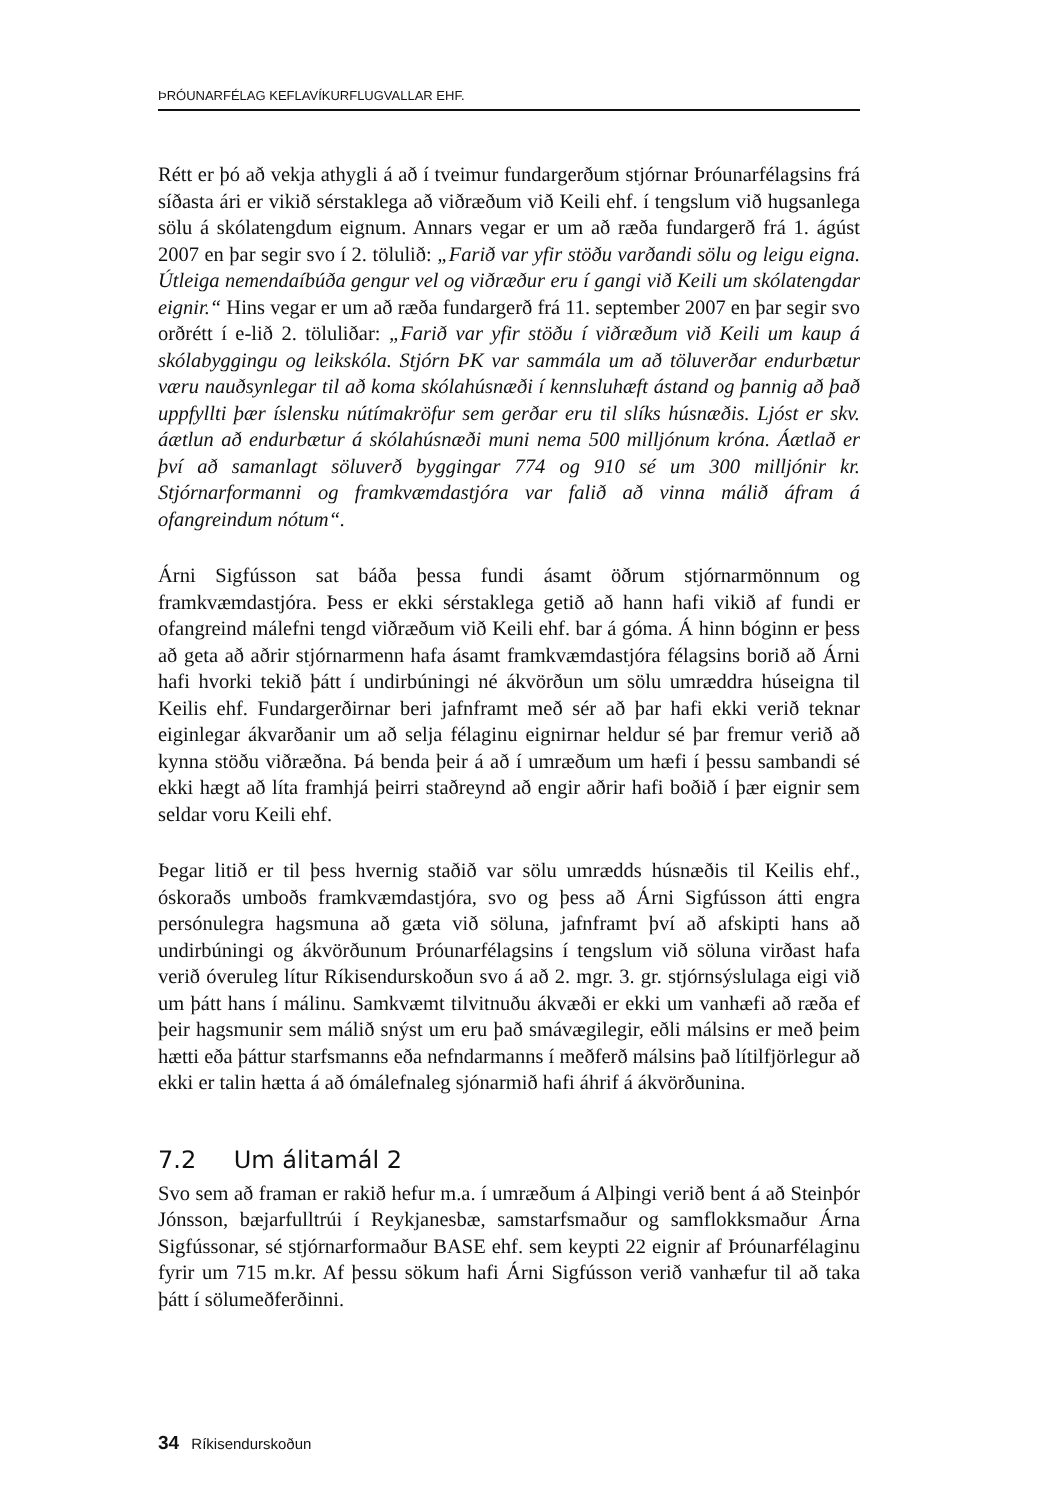ÞRÓUNARFÉLAG KEFLAVÍKURFLUGVALLAR EHF.
Rétt er þó að vekja athygli á að í tveimur fundargerðum stjórnar Þróunarfélagsins frá síðasta ári er vikið sérstaklega að viðræðum við Keili ehf. í tengslum við hugsanlega sölu á skólatengdum eignum. Annars vegar er um að ræða fundargerð frá 1. ágúst 2007 en þar segir svo í 2. tölulið: „Farið var yfir stöðu varðandi sölu og leigu eigna. Útleiga nemendaíbúða gengur vel og viðræður eru í gangi við Keili um skólatengdar eignir.“ Hins vegar er um að ræða fundargerð frá 11. september 2007 en þar segir svo orðrétt í e-lið 2. töluliðar: „Farið var yfir stöðu í viðræðum við Keili um kaup á skólabyggingu og leikskóla. Stjórn ÞK var sammála um að töluverðar endurbætur væru nauðsynlegar til að koma skólahúsnæði í kennsluhæft ástand og þannig að það uppfyllti þær íslensku nútímakröfur sem gerðar eru til slíks húsnæðis. Ljóst er skv. áætlun að endurbætur á skólahúsnæði muni nema 500 milljónum króna. Áætlað er því að samanlagt söluverð byggingar 774 og 910 sé um 300 milljónir kr. Stjórnarformanni og framkvæmdastjóra var falið að vinna málið áfram á ofangreindum nótum“.
Árni Sigfússon sat báða þessa fundi ásamt öðrum stjórnarmönnum og framkvæmdastjóra. Þess er ekki sérstaklega getið að hann hafi vikið af fundi er ofangreind málefni tengd viðræðum við Keili ehf. bar á góma. Á hinn bóginn er þess að geta að aðrir stjórnarmenn hafa ásamt framkvæmdastjóra félagsins borið að Árni hafi hvorki tekið þátt í undirbúningi né ákvörðun um sölu umræddra húseigna til Keilis ehf. Fundargerðirnar beri jafnframt með sér að þar hafi ekki verið teknar eiginlegar ákvarðanir um að selja félaginu eignirnar heldur sé þar fremur verið að kynna stöðu viðræðna. Þá benda þeir á að í umræðum um hæfi í þessu sambandi sé ekki hægt að líta framhjá þeirri staðreynd að engir aðrir hafi boðið í þær eignir sem seldar voru Keili ehf.
Þegar litið er til þess hvernig staðið var sölu umrædds húsnæðis til Keilis ehf., óskoraðs umboðs framkvæmdastjóra, svo og þess að Árni Sigfússon átti engra persónulegra hagsmuna að gæta við söluna, jafnframt því að afskipti hans að undirbúningi og ákvörðunum Þróunarfélagsins í tengslum við söluna virðast hafa verið óveruleg lítur Ríkisendurskoðun svo á að 2. mgr. 3. gr. stjórnsýslulaga eigi við um þátt hans í málinu. Samkvæmt tilvitnuðu ákvæði er ekki um vanhæfi að ræða ef þeir hagsmunir sem málið snýst um eru það smávægilegir, eðli málsins er með þeim hætti eða þáttur starfsmanns eða nefndarmanns í meðferð málsins það lítilfjörlegur að ekki er talin hætta á að ómálefnaleg sjónarmið hafi áhrif á ákvörðunina.
7.2 Um álitamál 2
Svo sem að framan er rakið hefur m.a. í umræðum á Alþingi verið bent á að Steinþór Jónsson, bæjarfulltrúi í Reykjanesbæ, samstarfsmaður og samflokksmaður Árna Sigfússonar, sé stjórnarformaður BASE ehf. sem keypti 22 eignir af Þróunarfélaginu fyrir um 715 m.kr. Af þessu sökum hafi Árni Sigfússon verið vanhæfur til að taka þátt í sölumeðferðinni.
34 Ríkisendurskoðun